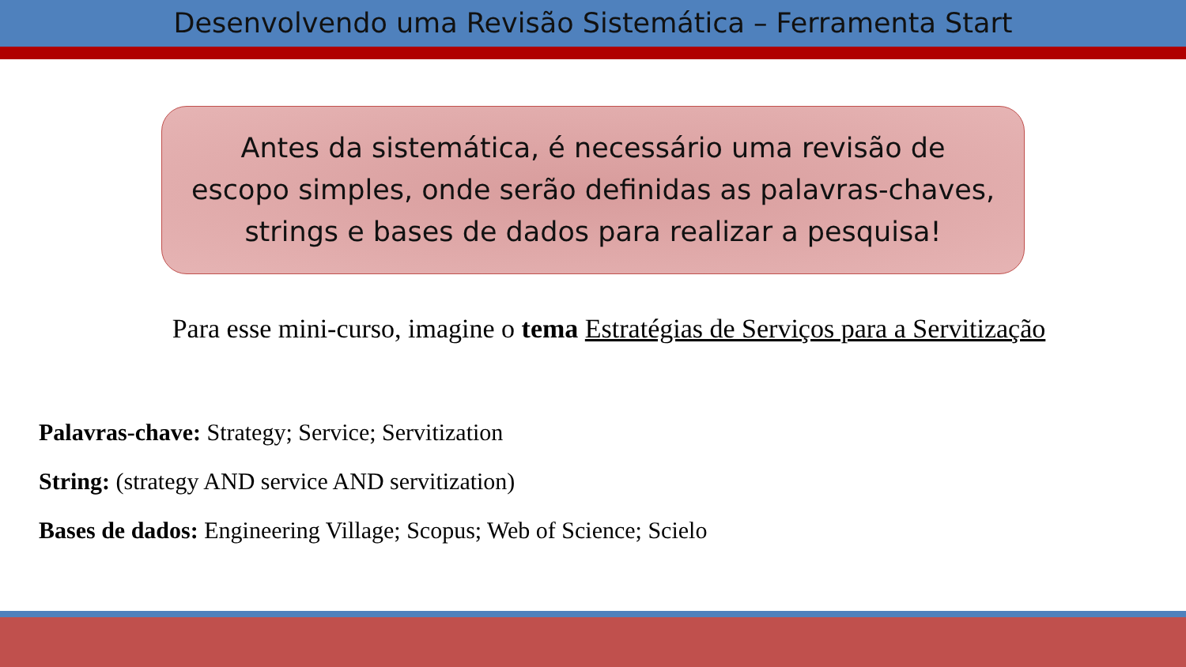Desenvolvendo uma Revisão Sistemática – Ferramenta Start
Antes da sistemática, é necessário uma revisão de
escopo simples, onde serão definidas as palavras-chaves,
strings e bases de dados para realizar a pesquisa!
Para esse mini-curso, imagine o tema Estratégias de Serviços para a Servitização
Palavras-chave: Strategy; Service; Servitization
String: (strategy AND service AND servitization)
Bases de dados: Engineering Village; Scopus; Web of Science; Scielo